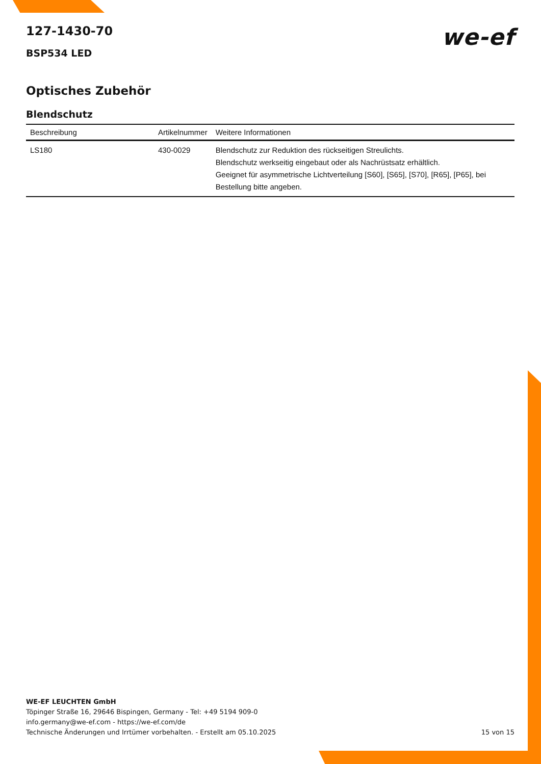127-1430-70
BSP534 LED
we-ef
Optisches Zubehör
Blendschutz
| Beschreibung | Artikelnummer | Weitere Informationen |
| --- | --- | --- |
| LS180 | 430-0029 | Blendschutz zur Reduktion des rückseitigen Streulichts. Blendschutz werkseitig eingebaut oder als Nachrüstsatz erhältlich. Geeignet für asymmetrische Lichtverteilung [S60], [S65], [S70], [R65], [P65], bei Bestellung bitte angeben. |
WE-EF LEUCHTEN GmbH
Töpinger Straße 16, 29646 Bispingen, Germany - Tel: +49 5194 909-0
info.germany@we-ef.com - https://we-ef.com/de
Technische Änderungen und Irrtümer vorbehalten. - Erstellt am 05.10.2025 15 von 15